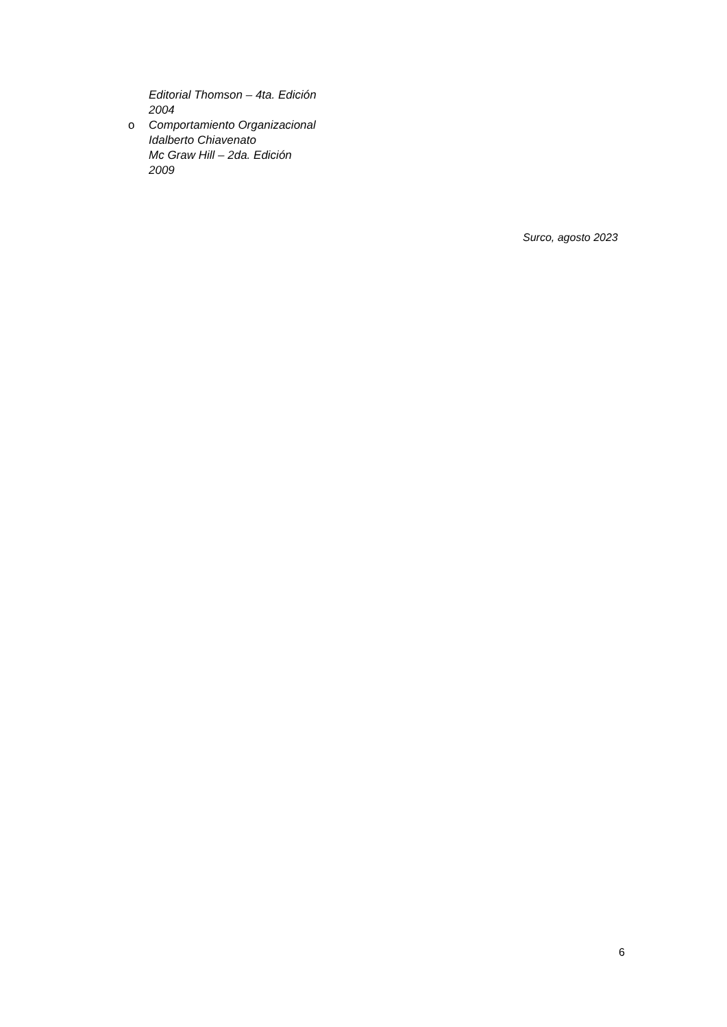Editorial Thomson – 4ta. Edición
2004
o Comportamiento Organizacional
Idalberto Chiavenato
Mc Graw Hill – 2da. Edición
2009
Surco, agosto 2023
6